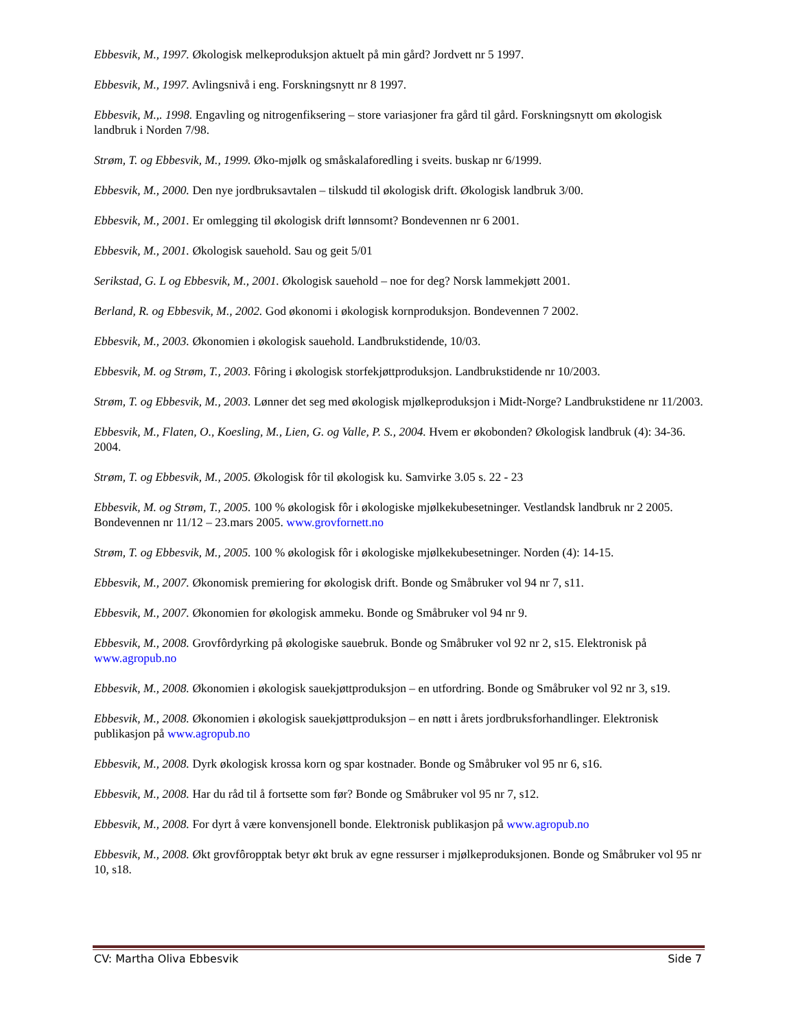Ebbesvik, M., 1997. Økologisk melkeproduksjon aktuelt på min gård? Jordvett nr 5 1997.
Ebbesvik, M., 1997. Avlingsnivå i eng. Forskningsnytt nr 8 1997.
Ebbesvik, M.,. 1998. Engavling og nitrogenfiksering – store variasjoner fra gård til gård. Forskningsnytt om økologisk landbruk i Norden 7/98.
Strøm, T. og Ebbesvik, M., 1999. Øko-mjølk og småskalaforedling i sveits. buskap nr 6/1999.
Ebbesvik, M., 2000. Den nye jordbruksavtalen – tilskudd til økologisk drift. Økologisk landbruk 3/00.
Ebbesvik, M., 2001. Er omlegging til økologisk drift lønnsomt? Bondevennen nr 6 2001.
Ebbesvik, M., 2001. Økologisk sauehold. Sau og geit 5/01
Serikstad, G. L og Ebbesvik, M., 2001. Økologisk sauehold – noe for deg? Norsk lammekjøtt 2001.
Berland, R. og Ebbesvik, M., 2002. God økonomi i økologisk kornproduksjon. Bondevennen 7 2002.
Ebbesvik, M., 2003. Økonomien i økologisk sauehold. Landbrukstidende, 10/03.
Ebbesvik, M. og Strøm, T., 2003. Fôring i økologisk storfekjøttproduksjon. Landbrukstidende nr 10/2003.
Strøm, T. og Ebbesvik, M., 2003. Lønner det seg med økologisk mjølkeproduksjon i Midt-Norge? Landbrukstidene nr 11/2003.
Ebbesvik, M., Flaten, O., Koesling, M., Lien, G. og Valle, P. S., 2004. Hvem er økobonden? Økologisk landbruk (4): 34-36. 2004.
Strøm, T. og Ebbesvik, M., 2005. Økologisk fôr til økologisk ku. Samvirke 3.05 s. 22 - 23
Ebbesvik, M. og Strøm, T., 2005. 100 % økologisk fôr i økologiske mjølkekubesetninger. Vestlandsk landbruk nr 2 2005. Bondevennen nr 11/12 – 23.mars 2005. www.grovfornett.no
Strøm, T. og Ebbesvik, M., 2005. 100 % økologisk fôr i økologiske mjølkekubesetninger. Norden (4): 14-15.
Ebbesvik, M., 2007. Økonomisk premiering for økologisk drift. Bonde og Småbruker vol 94 nr 7, s11.
Ebbesvik, M., 2007. Økonomien for økologisk ammeku. Bonde og Småbruker vol 94 nr 9.
Ebbesvik, M., 2008. Grovfôrdyrking på økologiske sauebruk. Bonde og Småbruker vol 92 nr 2, s15. Elektronisk på www.agropub.no
Ebbesvik, M., 2008. Økonomien i økologisk sauekjøttproduksjon – en utfordring. Bonde og Småbruker vol 92 nr 3, s19.
Ebbesvik, M., 2008. Økonomien i økologisk sauekjøttproduksjon – en nøtt i årets jordbruksforhandlinger. Elektronisk publikasjon på www.agropub.no
Ebbesvik, M., 2008. Dyrk økologisk krossa korn og spar kostnader. Bonde og Småbruker vol 95 nr 6, s16.
Ebbesvik, M., 2008. Har du råd til å fortsette som før? Bonde og Småbruker vol 95 nr 7, s12.
Ebbesvik, M., 2008. For dyrt å være konvensjonell bonde. Elektronisk publikasjon på www.agropub.no
Ebbesvik, M., 2008. Økt grovfôropptak betyr økt bruk av egne ressurser i mjølkeproduksjonen. Bonde og Småbruker vol 95 nr 10, s18.
CV: Martha Oliva Ebbesvik Side 7